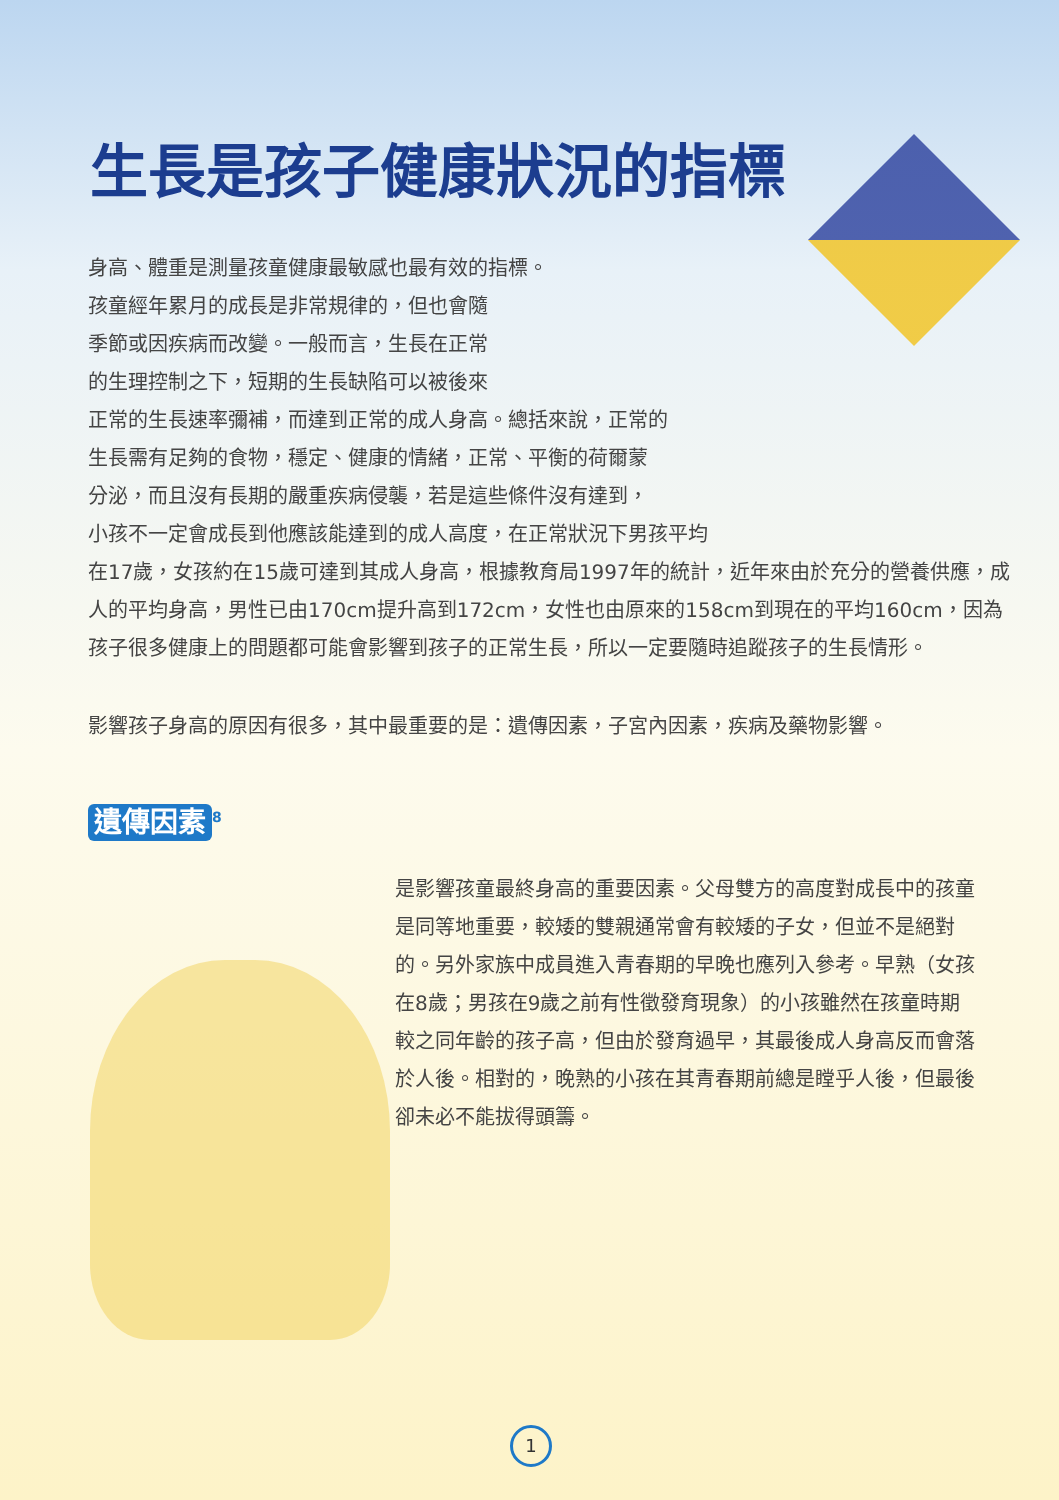生長是孩子健康狀況的指標
身高、體重是測量孩童健康最敏感也最有效的指標。
孩童經年累月的成長是非常規律的，但也會隨
季節或因疾病而改變。一般而言，生長在正常
的生理控制之下，短期的生長缺陷可以被後來
正常的生長速率彌補，而達到正常的成人身高。總括來說，正常的
生長需有足夠的食物，穩定、健康的情緒，正常、平衡的荷爾蒙
分泌，而且沒有長期的嚴重疾病侵襲，若是這些條件沒有達到，
小孩不一定會成長到他應該能達到的成人高度，在正常狀況下男孩平均
在17歲，女孩約在15歲可達到其成人身高，根據教育局1997年的統計，近年來由於充分的營養供應，成人的平均身高，男性已由170cm提升高到172cm，女性也由原來的158cm到現在的平均160cm，因為孩子很多健康上的問題都可能會影響到孩子的正常生長，所以一定要隨時追蹤孩子的生長情形。
影響孩子身高的原因有很多，其中最重要的是：遺傳因素，子宮內因素，疾病及藥物影響。
遺傳因素<sup>8</sup>
是影響孩童最終身高的重要因素。父母雙方的高度對成長中的孩童是同等地重要，較矮的雙親通常會有較矮的子女，但並不是絕對的。另外家族中成員進入青春期的早晚也應列入參考。早熟（女孩在8歲；男孩在9歲之前有性徵發育現象）的小孩雖然在孩童時期較之同年齡的孩子高，但由於發育過早，其最後成人身高反而會落於人後。相對的，晚熟的小孩在其青春期前總是瞠乎人後，但最後卻未必不能拔得頭籌。
1